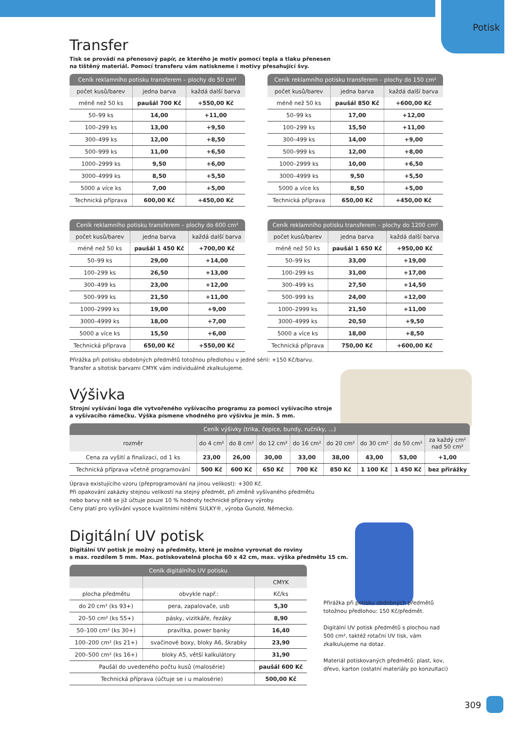Potisk
Transfer
Tisk se provádí na přenosový papír, ze kterého je motiv pomocí tepla a tlaku přenesen
na tištěný materiál. Pomocí transferu vám natiskneme i motivy přesahující švy.
| Ceník reklamního potisku transferem – plochy do 50 cm² | | |
| --- | --- | --- |
| počet kusů/barev | jedna barva | každá další barva |
| méně než 50 ks | paušál 700 Kč | +550,00 Kč |
| 50–99 ks | 14,00 | +11,00 |
| 100–299 ks | 13,00 | +9,50 |
| 300–499 ks | 12,00 | +8,50 |
| 500–999 ks | 11,00 | +6,50 |
| 1000–2999 ks | 9,50 | +6,00 |
| 3000–4999 ks | 8,50 | +5,50 |
| 5000 a více ks | 7,00 | +5,00 |
| Technická příprava | 600,00 Kč | +450,00 Kč |
| Ceník reklamního potisku transferem – plochy do 150 cm² | | |
| --- | --- | --- |
| počet kusů/barev | jedna barva | každá další barva |
| méně než 50 ks | paušál 850 Kč | +600,00 Kč |
| 50–99 ks | 17,00 | +12,00 |
| 100–299 ks | 15,50 | +11,00 |
| 300–499 ks | 14,00 | +9,00 |
| 500–999 ks | 12,00 | +8,00 |
| 1000–2999 ks | 10,00 | +6,50 |
| 3000–4999 ks | 9,50 | +5,50 |
| 5000 a více ks | 8,50 | +5,00 |
| Technická příprava | 650,00 Kč | +450,00 Kč |
| Ceník reklamního potisku transferem – plochy do 600 cm² | | |
| --- | --- | --- |
| počet kusů/barev | jedna barva | každá další barva |
| méně než 50 ks | paušál 1 450 Kč | +700,00 Kč |
| 50–99 ks | 29,00 | +14,00 |
| 100–299 ks | 26,50 | +13,00 |
| 300–499 ks | 23,00 | +12,00 |
| 500–999 ks | 21,50 | +11,00 |
| 1000–2999 ks | 19,00 | +9,00 |
| 3000–4999 ks | 18,00 | +7,00 |
| 5000 a více ks | 15,50 | +6,00 |
| Technická příprava | 650,00 Kč | +550,00 Kč |
| Ceník reklamního potisku transferem – plochy do 1200 cm² | | |
| --- | --- | --- |
| počet kusů/barev | jedna barva | každá další barva |
| méně než 50 ks | paušál 1 650 Kč | +950,00 Kč |
| 50–99 ks | 33,00 | +19,00 |
| 100–299 ks | 31,00 | +17,00 |
| 300–499 ks | 27,50 | +14,50 |
| 500–999 ks | 24,00 | +12,00 |
| 1000–2999 ks | 21,50 | +11,00 |
| 3000–4999 ks | 20,50 | +9,50 |
| 5000 a více ks | 18,00 | +8,50 |
| Technická příprava | 750,00 Kč | +600,00 Kč |
Přirážka při potisku obdobných předmětů totožnou předlohou v jedné sérii: +150 Kč/barvu.
Transfer a sítotisk barvami CMYK vám individuálně zkalkulujeme.
Výšivka
Strojní vyšívání loga dle vytvořeného vyšívacího programu za pomoci vyšívacího stroje
a vyšívacího rámečku. Výška písmene vhodného pro výšivku je min. 5 mm.
| Ceník výšivky (trika, čepice, bundy, ručníky, ...) | | | | | | | | |
| --- | --- | --- | --- | --- | --- | --- | --- | --- |
| rozměr | do 4 cm² | do 8 cm² | do 12 cm² | do 16 cm² | do 20 cm² | do 30 cm² | do 50 cm² | za každý cm² nad 50 cm² |
| Cena za vyšití a finalizaci, od 1 ks | 23,00 | 26,00 | 30,00 | 33,00 | 38,00 | 43,00 | 53,00 | +1,00 |
| Technická příprava včetně programování | 500 Kč | 600 Kč | 650 Kč | 700 Kč | 850 Kč | 1 100 Kč | 1 450 Kč | bez přirážky |
Úprava existujícího vzoru (přeprogramování na jinou velikost): +300 Kč.
Při opakování zakázky stejnou velikostí na stejný předmět, při změně vyšívaného předmětu
nebo barvy nitě se již účtuje pouze 10 % hodnoty technické přípravy výroby.
Ceny platí pro vyšívání vysoce kvalitními nitěmi SULKY®, výroba Gunold, Německo.
Digitální UV potisk
Digitální UV potisk je možný na předměty, které je možno vyrovnat do roviny
s max. rozdílem 5 mm. Max. potiskovatelná plocha 60 x 42 cm, max. výška předmětu 15 cm.
| Ceník digitálního UV potisku | | |
| --- | --- | --- |
| | | CMYK |
| plocha předmětu | obvykle např.: | Kč/ks |
| do 20 cm² (ks 93+) | pera, zapalovače, usb | 5,30 |
| 20–50 cm² (ks 55+) | pásky, vizitkáře, řezáky | 8,90 |
| 50–100 cm² (ks 30+) | pravítka, power banky | 16,40 |
| 100–200 cm² (ks 21+) | svačinové boxy, bloky A6, škrabky | 23,90 |
| 200–500 cm² (ks 16+) | bloky A5, větší kalkulátory | 31,90 |
| Paušál do uvedeného počtu kusů (malosérie) | | paušál 600 Kč |
| Technická příprava (účtuje se i u malosérie) | | 500,00 Kč |
Přirážka při potisku obdobných předmětů totožnou předlohou: 150 Kč/předmět.
Digitální UV potisk předmětů s plochou nad 500 cm², taktéž rotační UV tisk, vám zkalkulujeme na dotaz.
Materiál potiskovaných předmětů: plast, kov, dřevo, karton (ostatní materiály po konzultaci)
309